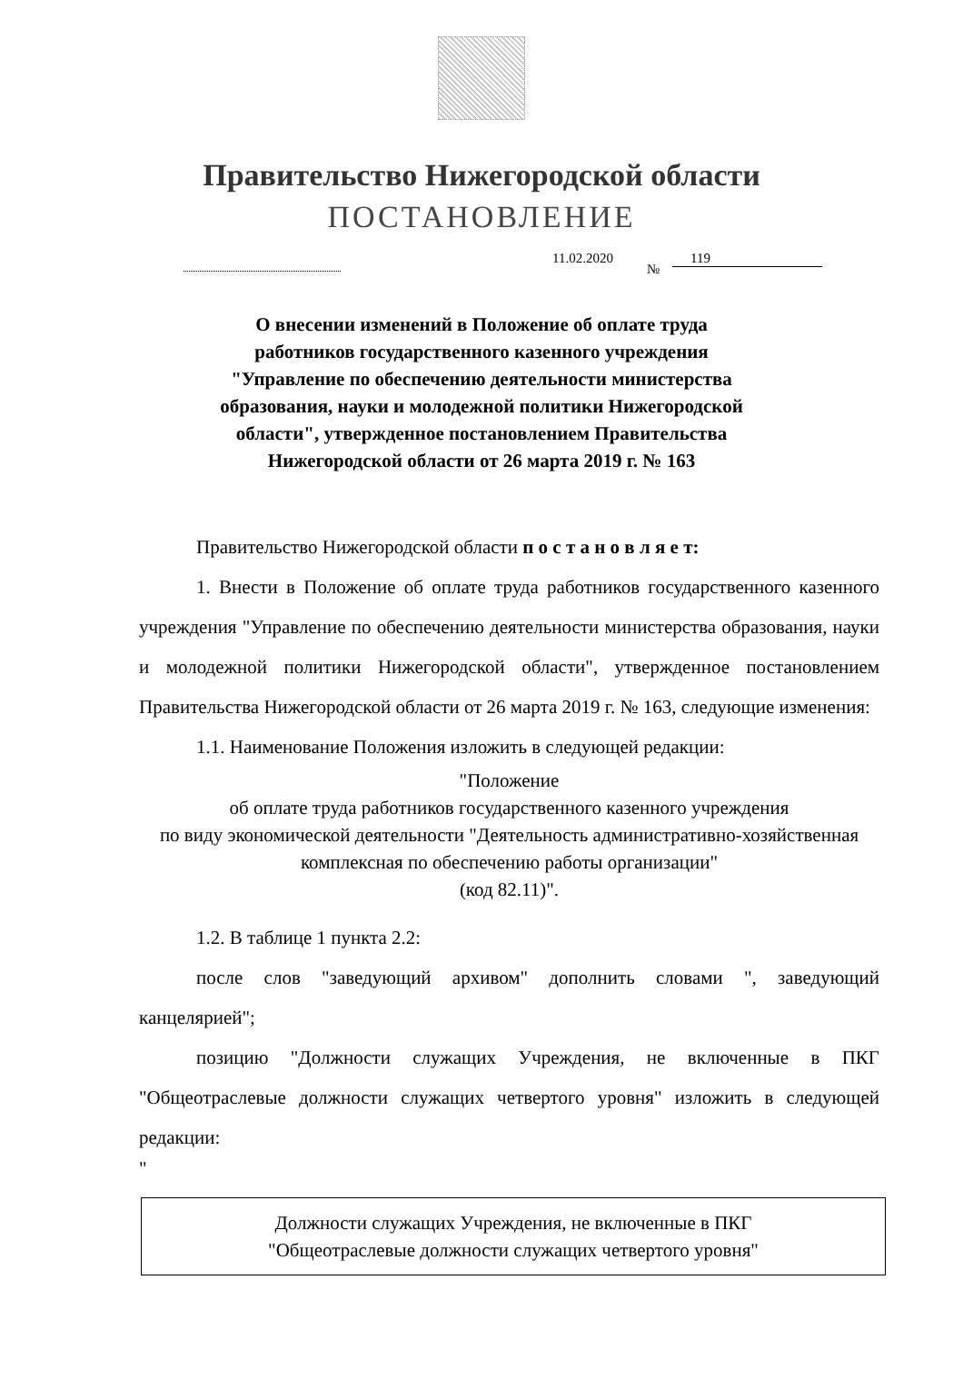Правительство Нижегородской области
ПОСТАНОВЛЕНИЕ
11.02.2020
№
119
О внесении изменений в Положение об оплате труда
работников государственного казенного учреждения
"Управление по обеспечению деятельности министерства
образования, науки и молодежной политики Нижегородской
области", утвержденное постановлением Правительства
Нижегородской области от 26 марта 2019 г. № 163
Правительство Нижегородской области п о с т а н о в л я е т:
1. Внести в Положение об оплате труда работников государственного казенного учреждения "Управление по обеспечению деятельности министерства образования, науки и молодежной политики Нижегородской области", утвержденное постановлением Правительства Нижегородской области от 26 марта 2019 г. № 163, следующие изменения:
1.1. Наименование Положения изложить в следующей редакции:
"Положение
об оплате труда работников государственного казенного учреждения
по виду экономической деятельности "Деятельность административно-хозяйственная комплексная по обеспечению работы организации"
(код 82.11)".
1.2. В таблице 1 пункта 2.2:
после слов "заведующий архивом" дополнить словами ", заведующий канцелярией";
позицию "Должности служащих Учреждения, не включенные в ПКГ "Общеотраслевые должности служащих четвертого уровня" изложить в следующей редакции:
"
| Должности служащих Учреждения, не включенные в ПКГ "Общеотраслевые должности служащих четвертого уровня" |